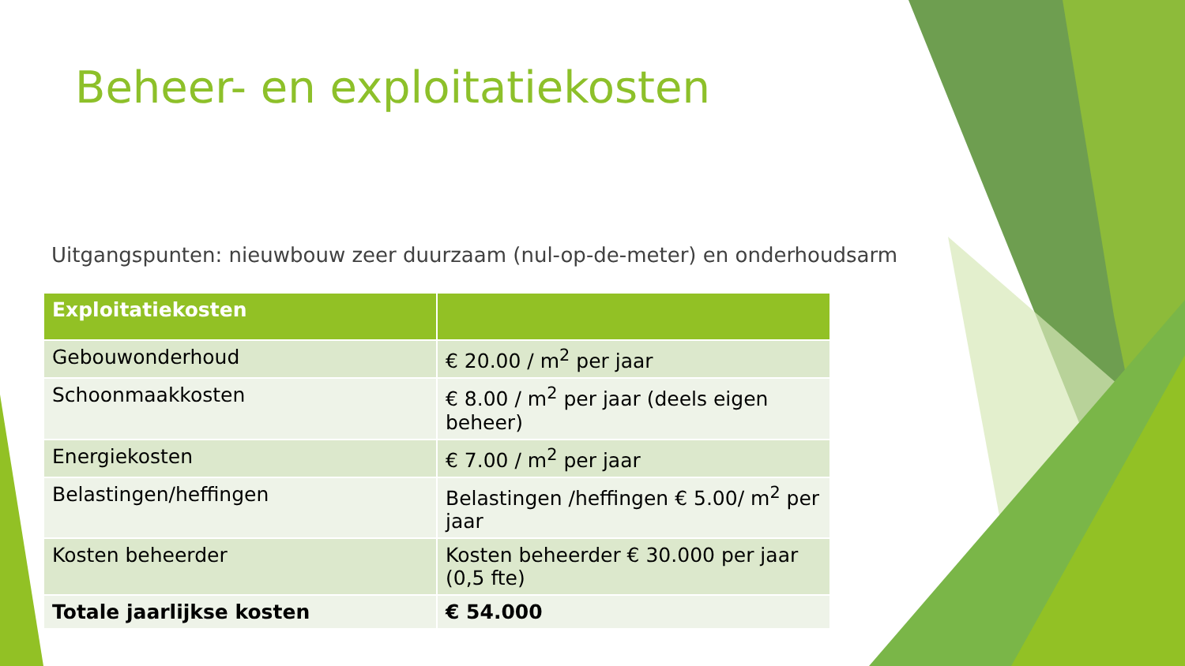Beheer- en exploitatiekosten
Uitgangspunten: nieuwbouw zeer duurzaam (nul-op-de-meter) en onderhoudsarm
| Exploitatiekosten | |
| --- | --- |
| Gebouwonderhoud | € 20.00 / m<sup>2</sup> per jaar |
| Schoonmaakkosten | € 8.00 / m<sup>2</sup> per jaar (deels eigen beheer) |
| Energiekosten | € 7.00 / m<sup>2</sup> per jaar |
| Belastingen/heffingen | Belastingen /heffingen € 5.00/ m<sup>2</sup> per jaar |
| Kosten beheerder | Kosten beheerder € 30.000 per jaar (0,5 fte) |
| Totale jaarlijkse kosten | € 54.000 |